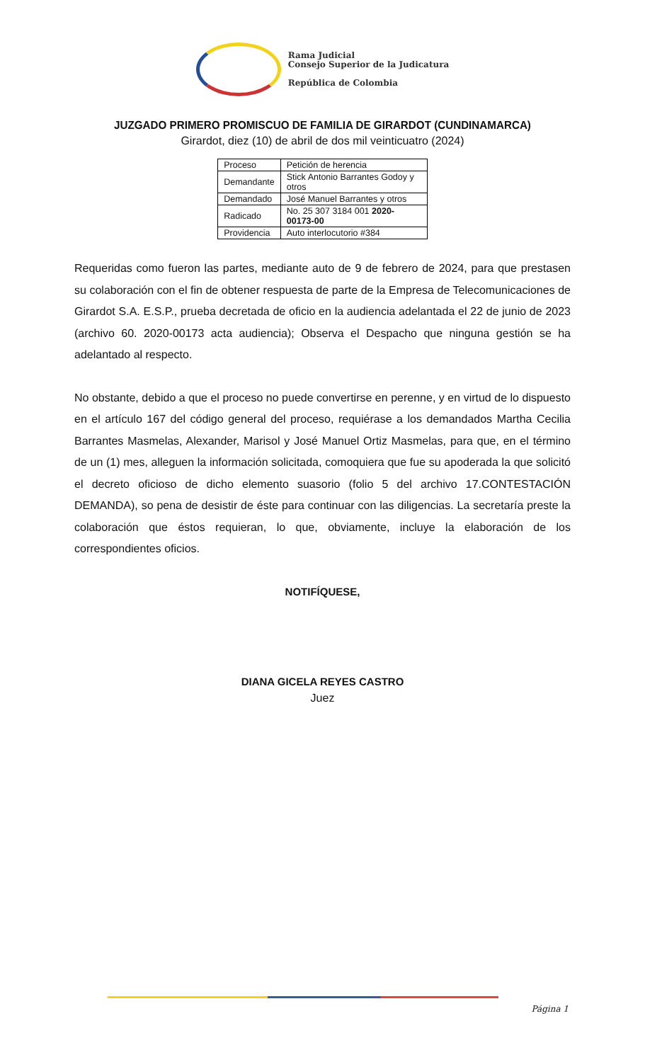Rama Judicial
Consejo Superior de la Judicatura
República de Colombia
JUZGADO PRIMERO PROMISCUO DE FAMILIA DE GIRARDOT (CUNDINAMARCA)
Girardot, diez (10) de abril de dos mil veinticuatro (2024)
| Proceso | Petición de herencia |
| Demandante | Stick Antonio Barrantes Godoy y otros |
| Demandado | José Manuel Barrantes y otros |
| Radicado | No. 25 307 3184 001 2020-00173-00 |
| Providencia | Auto interlocutorio #384 |
Requeridas como fueron las partes, mediante auto de 9 de febrero de 2024, para que prestasen su colaboración con el fin de obtener respuesta de parte de la Empresa de Telecomunicaciones de Girardot S.A. E.S.P., prueba decretada de oficio en la audiencia adelantada el 22 de junio de 2023 (archivo 60. 2020-00173 acta audiencia); Observa el Despacho que ninguna gestión se ha adelantado al respecto.
No obstante, debido a que el proceso no puede convertirse en perenne, y en virtud de lo dispuesto en el artículo 167 del código general del proceso, requiérase a los demandados Martha Cecilia Barrantes Masmelas, Alexander, Marisol y José Manuel Ortiz Masmelas, para que, en el término de un (1) mes, alleguen la información solicitada, comoquiera que fue su apoderada la que solicitó el decreto oficioso de dicho elemento suasorio (folio 5 del archivo 17.CONTESTACIÓN DEMANDA), so pena de desistir de éste para continuar con las diligencias. La secretaría preste la colaboración que éstos requieran, lo que, obviamente, incluye la elaboración de los correspondientes oficios.
NOTIFÍQUESE,
DIANA GICELA REYES CASTRO
Juez
Página 1